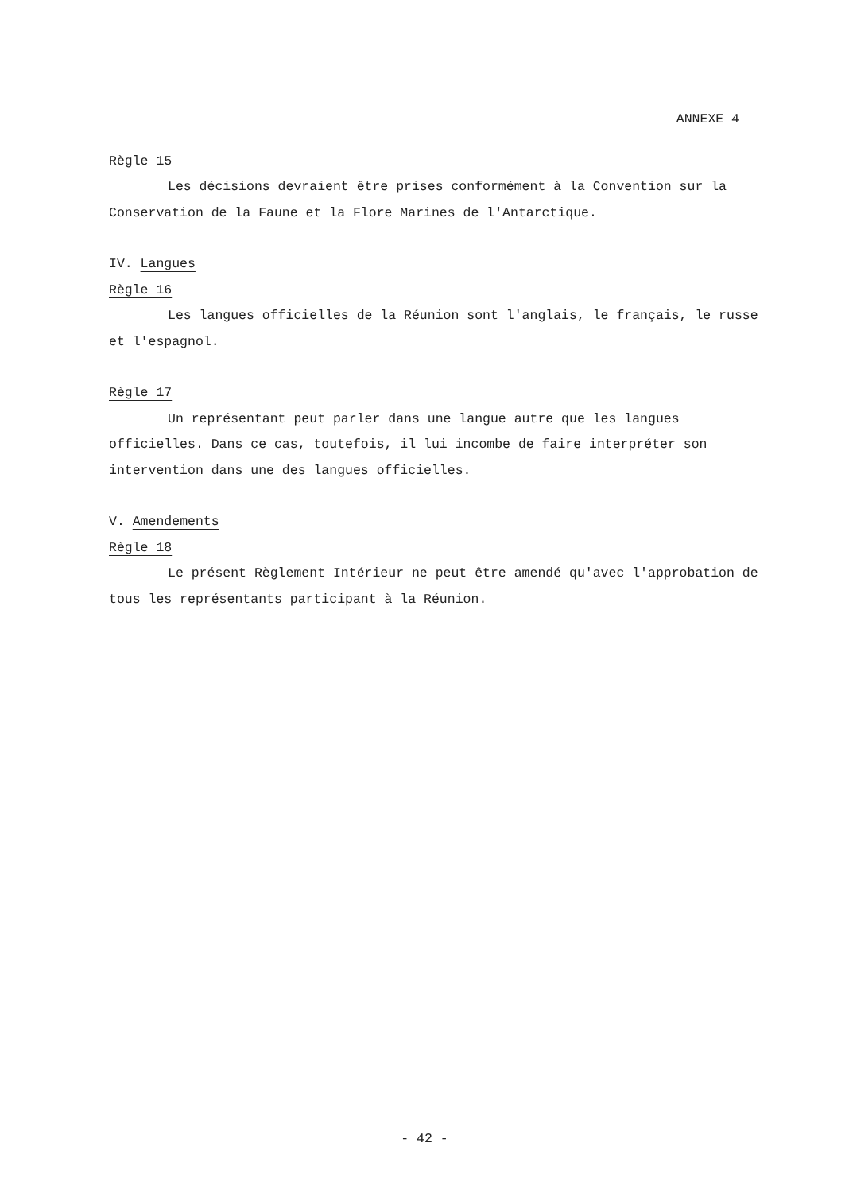ANNEXE 4
Règle 15
Les décisions devraient être prises conformément à la Convention sur la Conservation de la Faune et la Flore Marines de l'Antarctique.
IV. Langues
Règle 16
Les langues officielles de la Réunion sont l'anglais, le français, le russe et l'espagnol.
Règle 17
Un représentant peut parler dans une langue autre que les langues officielles. Dans ce cas, toutefois, il lui incombe de faire interpréter son intervention dans une des langues officielles.
V. Amendements
Règle 18
Le présent Règlement Intérieur ne peut être amendé qu'avec l'approbation de tous les représentants participant à la Réunion.
- 42 -